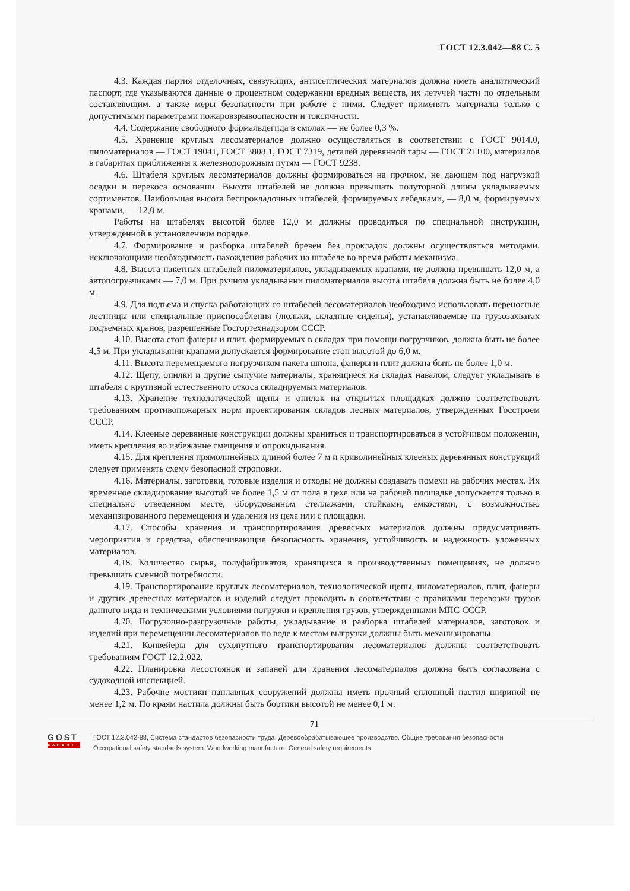ГОСТ 12.3.042—88 С. 5
4.3. Каждая партия отделочных, связующих, антисептических материалов должна иметь аналитический паспорт, где указываются данные о процентном содержании вредных веществ, их летучей части по отдельным составляющим, а также меры безопасности при работе с ними. Следует применять материалы только с допустимыми параметрами пожаровзрывоопасности и токсичности.
4.4. Содержание свободного формальдегида в смолах — не более 0,3 %.
4.5. Хранение круглых лесоматериалов должно осуществляться в соответствии с ГОСТ 9014.0, пиломатериалов — ГОСТ 19041, ГОСТ 3808.1, ГОСТ 7319, деталей деревянной тары — ГОСТ 21100, материалов в габаритах приближения к железнодорожным путям — ГОСТ 9238.
4.6. Штабеля круглых лесоматериалов должны формироваться на прочном, не дающем под нагрузкой осадки и перекоса основании. Высота штабелей не должна превышать полуторной длины укладываемых сортиментов. Наибольшая высота беспрокладочных штабелей, формируемых лебедками, — 8,0 м, формируемых кранами, — 12,0 м.
Работы на штабелях высотой более 12,0 м должны проводиться по специальной инструкции, утвержденной в установленном порядке.
4.7. Формирование и разборка штабелей бревен без прокладок должны осуществляться методами, исключающими необходимость нахождения рабочих на штабеле во время работы механизма.
4.8. Высота пакетных штабелей пиломатериалов, укладываемых кранами, не должна превышать 12,0 м, а автопогрузчиками — 7,0 м. При ручном укладывании пиломатериалов высота штабеля должна быть не более 4,0 м.
4.9. Для подъема и спуска работающих со штабелей лесоматериалов необходимо использовать переносные лестницы или специальные приспособления (люльки, складные сиденья), устанавливаемые на грузозахватах подъемных кранов, разрешенные Госгортехнадзором СССР.
4.10. Высота стоп фанеры и плит, формируемых в складах при помощи погрузчиков, должна быть не более 4,5 м. При укладывании кранами допускается формирование стоп высотой до 6,0 м.
4.11. Высота перемещаемого погрузчиком пакета шпона, фанеры и плит должна быть не более 1,0 м.
4.12. Щепу, опилки и другие сыпучие материалы, хранящиеся на складах навалом, следует укладывать в штабеля с крутизной естественного откоса складируемых материалов.
4.13. Хранение технологической щепы и опилок на открытых площадках должно соответствовать требованиям противопожарных норм проектирования складов лесных материалов, утвержденных Госстроем СССР.
4.14. Клееные деревянные конструкции должны храниться и транспортироваться в устойчивом положении, иметь крепления во избежание смещения и опрокидывания.
4.15. Для крепления прямолинейных длиной более 7 м и криволинейных клееных деревянных конструкций следует применять схему безопасной строповки.
4.16. Материалы, заготовки, готовые изделия и отходы не должны создавать помехи на рабочих местах. Их временное складирование высотой не более 1,5 м от пола в цехе или на рабочей площадке допускается только в специально отведенном месте, оборудованном стеллажами, стойками, емкостями, с возможностью механизированного перемещения и удаления из цеха или с площадки.
4.17. Способы хранения и транспортирования древесных материалов должны предусматривать мероприятия и средства, обеспечивающие безопасность хранения, устойчивость и надежность уложенных материалов.
4.18. Количество сырья, полуфабрикатов, хранящихся в производственных помещениях, не должно превышать сменной потребности.
4.19. Транспортирование круглых лесоматериалов, технологической щепы, пиломатериалов, плит, фанеры и других древесных материалов и изделий следует проводить в соответствии с правилами перевозки грузов данного вида и техническими условиями погрузки и крепления грузов, утвержденными МПС СССР.
4.20. Погрузочно-разгрузочные работы, укладывание и разборка штабелей материалов, заготовок и изделий при перемещении лесоматериалов по воде к местам выгрузки должны быть механизированы.
4.21. Конвейеры для сухопутного транспортирования лесоматериалов должны соответствовать требованиям ГОСТ 12.2.022.
4.22. Планировка лесостоянок и запаней для хранения лесоматериалов должна быть согласована с судоходной инспекцией.
4.23. Рабочие мостики наплавных сооружений должны иметь прочный сплошной настил шириной не менее 1,2 м. По краям настила должны быть бортики высотой не менее 0,1 м.
71
GOST
EXPERT
ГОСТ 12.3.042-88, Система стандартов безопасности труда. Деревообрабатывающее производство. Общие требования безопасности
Occupational safety standards system. Woodworking manufacture. General safety requirements